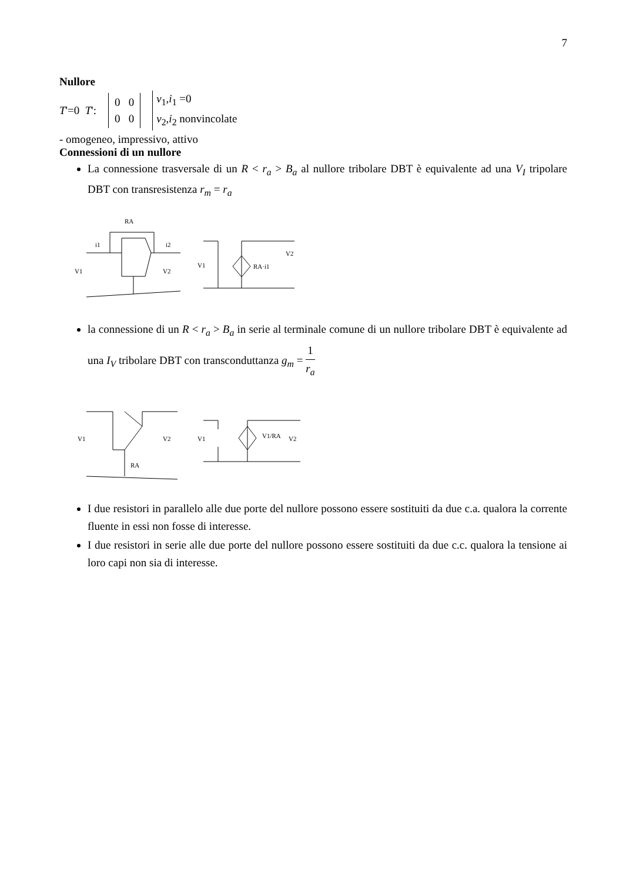7
Nullore
T'=0 T':
0 0
0 0
v<sub>1</sub>,i<sub>1</sub> =0
v<sub>2</sub>,i<sub>2</sub> nonvincolate
- omogeneo, impressivo, attivo
Connessioni di un nullore
La connessione trasversale di un R < r<sub>a</sub> > B<sub>a</sub> al nullore tribolare DBT è equivalente ad una V<sub>I</sub> tripolare DBT con transresistenza r<sub>m</sub> = r<sub>a</sub>
RA
V1
V2
i1
i2
V1
RA·i1
V2
la connessione di un R < r<sub>a</sub> > B<sub>a</sub> in serie al terminale comune di un nullore tribolare DBT è equivalente ad una I<sub>V</sub> tribolare DBT con transconduttanza g<sub>m</sub> = 1 r<sub>a</sub>
RA
V1
V2
V1
V1/RA
V2
I due resistori in parallelo alle due porte del nullore possono essere sostituiti da due c.a. qualora la corrente fluente in essi non fosse di interesse.
I due resistori in serie alle due porte del nullore possono essere sostituiti da due c.c. qualora la tensione ai loro capi non sia di interesse.